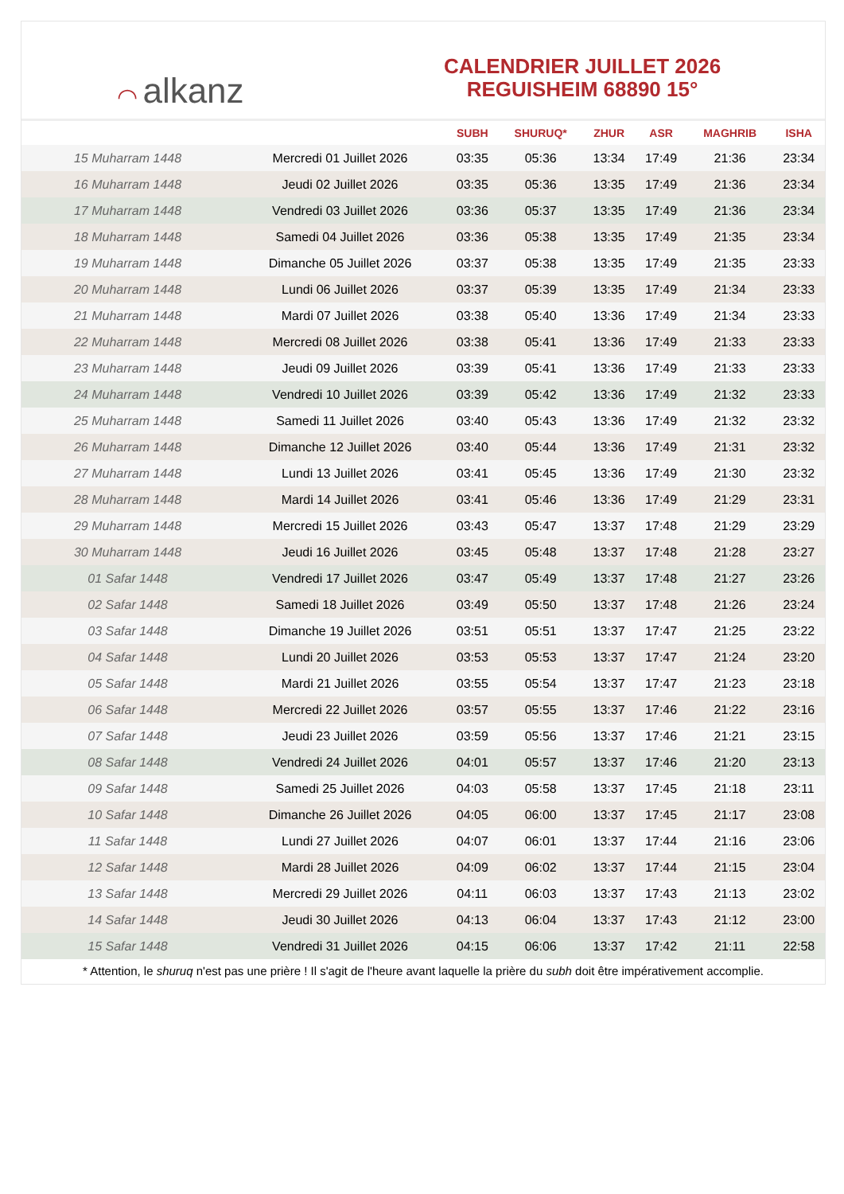◠ alkanz
CALENDRIER JUILLET 2026
REGUISHEIM 68890 15°
| | | SUBH | SHURUQ* | ZHUR | ASR | MAGHRIB | ISHA |
| --- | --- | --- | --- | --- | --- | --- | --- |
| 15 Muharram 1448 | Mercredi 01 Juillet 2026 | 03:35 | 05:36 | 13:34 | 17:49 | 21:36 | 23:34 |
| 16 Muharram 1448 | Jeudi 02 Juillet 2026 | 03:35 | 05:36 | 13:35 | 17:49 | 21:36 | 23:34 |
| 17 Muharram 1448 | Vendredi 03 Juillet 2026 | 03:36 | 05:37 | 13:35 | 17:49 | 21:36 | 23:34 |
| 18 Muharram 1448 | Samedi 04 Juillet 2026 | 03:36 | 05:38 | 13:35 | 17:49 | 21:35 | 23:34 |
| 19 Muharram 1448 | Dimanche 05 Juillet 2026 | 03:37 | 05:38 | 13:35 | 17:49 | 21:35 | 23:33 |
| 20 Muharram 1448 | Lundi 06 Juillet 2026 | 03:37 | 05:39 | 13:35 | 17:49 | 21:34 | 23:33 |
| 21 Muharram 1448 | Mardi 07 Juillet 2026 | 03:38 | 05:40 | 13:36 | 17:49 | 21:34 | 23:33 |
| 22 Muharram 1448 | Mercredi 08 Juillet 2026 | 03:38 | 05:41 | 13:36 | 17:49 | 21:33 | 23:33 |
| 23 Muharram 1448 | Jeudi 09 Juillet 2026 | 03:39 | 05:41 | 13:36 | 17:49 | 21:33 | 23:33 |
| 24 Muharram 1448 | Vendredi 10 Juillet 2026 | 03:39 | 05:42 | 13:36 | 17:49 | 21:32 | 23:33 |
| 25 Muharram 1448 | Samedi 11 Juillet 2026 | 03:40 | 05:43 | 13:36 | 17:49 | 21:32 | 23:32 |
| 26 Muharram 1448 | Dimanche 12 Juillet 2026 | 03:40 | 05:44 | 13:36 | 17:49 | 21:31 | 23:32 |
| 27 Muharram 1448 | Lundi 13 Juillet 2026 | 03:41 | 05:45 | 13:36 | 17:49 | 21:30 | 23:32 |
| 28 Muharram 1448 | Mardi 14 Juillet 2026 | 03:41 | 05:46 | 13:36 | 17:49 | 21:29 | 23:31 |
| 29 Muharram 1448 | Mercredi 15 Juillet 2026 | 03:43 | 05:47 | 13:37 | 17:48 | 21:29 | 23:29 |
| 30 Muharram 1448 | Jeudi 16 Juillet 2026 | 03:45 | 05:48 | 13:37 | 17:48 | 21:28 | 23:27 |
| 01 Safar 1448 | Vendredi 17 Juillet 2026 | 03:47 | 05:49 | 13:37 | 17:48 | 21:27 | 23:26 |
| 02 Safar 1448 | Samedi 18 Juillet 2026 | 03:49 | 05:50 | 13:37 | 17:48 | 21:26 | 23:24 |
| 03 Safar 1448 | Dimanche 19 Juillet 2026 | 03:51 | 05:51 | 13:37 | 17:47 | 21:25 | 23:22 |
| 04 Safar 1448 | Lundi 20 Juillet 2026 | 03:53 | 05:53 | 13:37 | 17:47 | 21:24 | 23:20 |
| 05 Safar 1448 | Mardi 21 Juillet 2026 | 03:55 | 05:54 | 13:37 | 17:47 | 21:23 | 23:18 |
| 06 Safar 1448 | Mercredi 22 Juillet 2026 | 03:57 | 05:55 | 13:37 | 17:46 | 21:22 | 23:16 |
| 07 Safar 1448 | Jeudi 23 Juillet 2026 | 03:59 | 05:56 | 13:37 | 17:46 | 21:21 | 23:15 |
| 08 Safar 1448 | Vendredi 24 Juillet 2026 | 04:01 | 05:57 | 13:37 | 17:46 | 21:20 | 23:13 |
| 09 Safar 1448 | Samedi 25 Juillet 2026 | 04:03 | 05:58 | 13:37 | 17:45 | 21:18 | 23:11 |
| 10 Safar 1448 | Dimanche 26 Juillet 2026 | 04:05 | 06:00 | 13:37 | 17:45 | 21:17 | 23:08 |
| 11 Safar 1448 | Lundi 27 Juillet 2026 | 04:07 | 06:01 | 13:37 | 17:44 | 21:16 | 23:06 |
| 12 Safar 1448 | Mardi 28 Juillet 2026 | 04:09 | 06:02 | 13:37 | 17:44 | 21:15 | 23:04 |
| 13 Safar 1448 | Mercredi 29 Juillet 2026 | 04:11 | 06:03 | 13:37 | 17:43 | 21:13 | 23:02 |
| 14 Safar 1448 | Jeudi 30 Juillet 2026 | 04:13 | 06:04 | 13:37 | 17:43 | 21:12 | 23:00 |
| 15 Safar 1448 | Vendredi 31 Juillet 2026 | 04:15 | 06:06 | 13:37 | 17:42 | 21:11 | 22:58 |
* Attention, le shuruq n'est pas une prière ! Il s'agit de l'heure avant laquelle la prière du subh doit être impérativement accomplie.